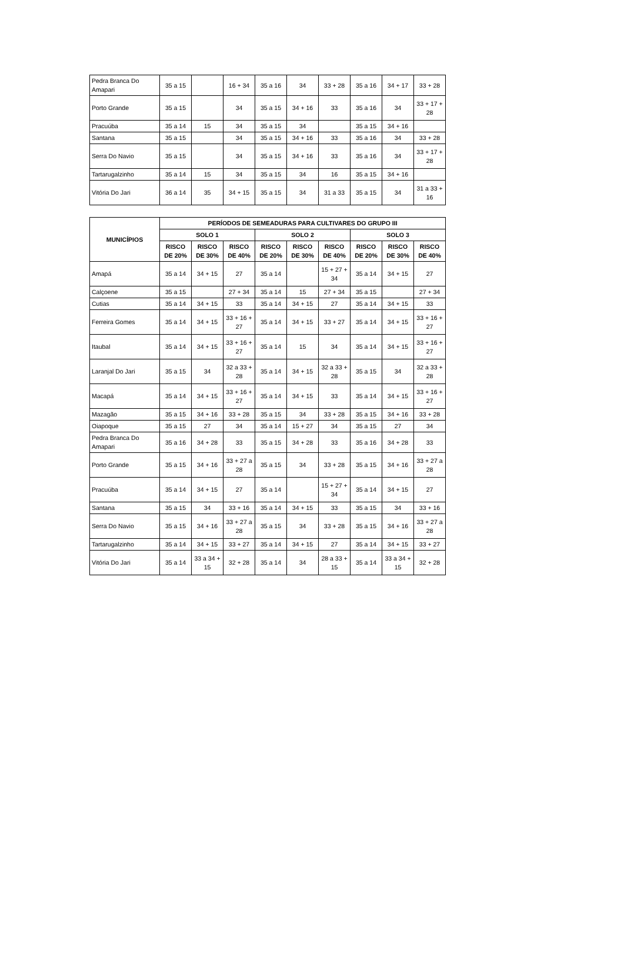| Pedra Branca Do Amapari | 35 a 15 | | 16 + 34 | 35 a 16 | 34 | 33 + 28 | 35 a 16 | 34 + 17 | 33 + 28 |
| Porto Grande | 35 a 15 | | 34 | 35 a 15 | 34 + 16 | 33 | 35 a 16 | 34 | 33 + 17 + 28 |
| Pracuúba | 35 a 14 | 15 | 34 | 35 a 15 | 34 | | 35 a 15 | 34 + 16 | |
| Santana | 35 a 15 | | 34 | 35 a 15 | 34 + 16 | 33 | 35 a 16 | 34 | 33 + 28 |
| Serra Do Navio | 35 a 15 | | 34 | 35 a 15 | 34 + 16 | 33 | 35 a 16 | 34 | 33 + 17 + 28 |
| Tartarugalzinho | 35 a 14 | 15 | 34 | 35 a 15 | 34 | 16 | 35 a 15 | 34 + 16 | |
| Vitória Do Jari | 36 a 14 | 35 | 34 + 15 | 35 a 15 | 34 | 31 a 33 | 35 a 15 | 34 | 31 a 33 + 16 |
| MUNICÍPIOS | PERÍODOS DE SEMEADURAS PARA CULTIVARES DO GRUPO III | | | | | | | | |
| --- | --- | --- | --- | --- | --- | --- | --- | --- | --- |
| | SOLO 1 | | | SOLO 2 | | | SOLO 3 | | |
| | RISCO DE 20% | RISCO DE 30% | RISCO DE 40% | RISCO DE 20% | RISCO DE 30% | RISCO DE 40% | RISCO DE 20% | RISCO DE 30% | RISCO DE 40% |
| Amapá | 35 a 14 | 34 + 15 | 27 | 35 a 14 | | 15 + 27 + 34 | 35 a 14 | 34 + 15 | 27 |
| Calçoene | 35 a 15 | | 27 + 34 | 35 a 14 | 15 | 27 + 34 | 35 a 15 | | 27 + 34 |
| Cutias | 35 a 14 | 34 + 15 | 33 | 35 a 14 | 34 + 15 | 27 | 35 a 14 | 34 + 15 | 33 |
| Ferreira Gomes | 35 a 14 | 34 + 15 | 33 + 16 + 27 | 35 a 14 | 34 + 15 | 33 + 27 | 35 a 14 | 34 + 15 | 33 + 16 + 27 |
| Itaubal | 35 a 14 | 34 + 15 | 33 + 16 + 27 | 35 a 14 | 15 | 34 | 35 a 14 | 34 + 15 | 33 + 16 + 27 |
| Laranjal Do Jari | 35 a 15 | 34 | 32 a 33 + 28 | 35 a 14 | 34 + 15 | 32 a 33 + 28 | 35 a 15 | 34 | 32 a 33 + 28 |
| Macapá | 35 a 14 | 34 + 15 | 33 + 16 + 27 | 35 a 14 | 34 + 15 | 33 | 35 a 14 | 34 + 15 | 33 + 16 + 27 |
| Mazagão | 35 a 15 | 34 + 16 | 33 + 28 | 35 a 15 | 34 | 33 + 28 | 35 a 15 | 34 + 16 | 33 + 28 |
| Oiapoque | 35 a 15 | 27 | 34 | 35 a 14 | 15 + 27 | 34 | 35 a 15 | 27 | 34 |
| Pedra Branca Do Amapari | 35 a 16 | 34 + 28 | 33 | 35 a 15 | 34 + 28 | 33 | 35 a 16 | 34 + 28 | 33 |
| Porto Grande | 35 a 15 | 34 + 16 | 33 + 27 a 28 | 35 a 15 | 34 | 33 + 28 | 35 a 15 | 34 + 16 | 33 + 27 a 28 |
| Pracuúba | 35 a 14 | 34 + 15 | 27 | 35 a 14 | | 15 + 27 + 34 | 35 a 14 | 34 + 15 | 27 |
| Santana | 35 a 15 | 34 | 33 + 16 | 35 a 14 | 34 + 15 | 33 | 35 a 15 | 34 | 33 + 16 |
| Serra Do Navio | 35 a 15 | 34 + 16 | 33 + 27 a 28 | 35 a 15 | 34 | 33 + 28 | 35 a 15 | 34 + 16 | 33 + 27 a 28 |
| Tartarugalzinho | 35 a 14 | 34 + 15 | 33 + 27 | 35 a 14 | 34 + 15 | 27 | 35 a 14 | 34 + 15 | 33 + 27 |
| Vitória Do Jari | 35 a 14 | 33 a 34 + 15 | 32 + 28 | 35 a 14 | 34 | 28 a 33 + 15 | 35 a 14 | 33 a 34 + 15 | 32 + 28 |